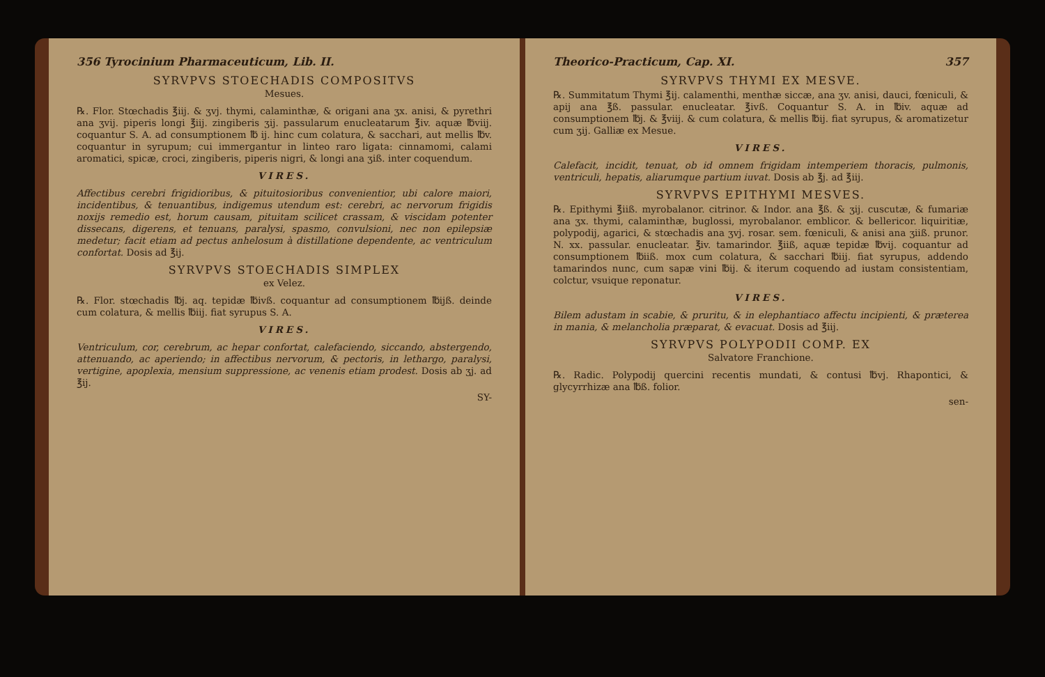356 Tyrocinium Pharmaceuticum, Lib. II.
SYRVPVS STOECHADIS COMPOSITVS
Mesues.
℞. Flor. Stœchadis ℥iij. & ʒvj. thymi, calaminthæ, & origani ana ʒx. anisi, & pyrethri ana ʒvij. piperis longi ℥iij. zingiberis ʒij. passularum enucleatarum ℥iv. aquæ ℔viij. coquantur S. A. ad consumptionem ℔ ij. hinc cum colatura, & sacchari, aut mellis ℔v. coquantur in syrupum; cui immergantur in linteo raro ligata: cinnamomi, calami aromatici, spicæ, croci, zingiberis, piperis nigri, & longi ana ʒiß. inter coquendum.
VIRES.
Affectibus cerebri frigidioribus, & pituitosioribus convenientior, ubi calore maiori, incidentibus, & tenuantibus, indigemus utendum est: cerebri, ac nervorum frigidis noxijs remedio est, horum causam, pituitam scilicet crassam, & viscidam potenter dissecans, digerens, et tenuans, paralysi, spasmo, convulsioni, nec non epilepsiæ medetur; facit etiam ad pectus anhelosum à distillatione dependente, ac ventriculum confortat. Dosis ad ℥ij.
SYRVPVS STOECHADIS SIMPLEX
ex Velez.
℞. Flor. stœchadis ℔j. aq. tepidæ ℔ivß. coquantur ad consumptionem ℔ijß. deinde cum colatura, & mellis ℔iij. fiat syrupus S. A.
VIRES.
Ventriculum, cor, cerebrum, ac hepar confortat, calefaciendo, siccando, abstergendo, attenuando, ac aperiendo; in affectibus nervorum, & pectoris, in lethargo, paralysi, vertigine, apoplexia, mensium suppressione, ac venenis etiam prodest. Dosis ab ʒj. ad ℥ij.
SY-
Theorico-Practicum, Cap. XI. 357
SYRVPVS THYMI EX MESVE.
℞. Summitatum Thymi ℥ij. calamenthi, menthæ siccæ, ana ʒv. anisi, dauci, fœniculi, & apij ana ℥ß. passular. enucleatar. ℥ivß. Coquantur S. A. in ℔iv. aquæ ad consumptionem ℔j. & ℥viij. & cum colatura, & mellis ℔ij. fiat syrupus, & aromatizetur cum ʒij. Galliæ ex Mesue.
VIRES.
Calefacit, incidit, tenuat, ob id omnem frigidam intemperiem thoracis, pulmonis, ventriculi, hepatis, aliarumque partium iuvat. Dosis ab ℥j. ad ℥iij.
SYRVPVS EPITHYMI MESVES.
℞. Epithymi ℥iiß. myrobalanor. citrinor. & Indor. ana ℥ß. & ʒij. cuscutæ, & fumariæ ana ʒx. thymi, calaminthæ, buglossi, myrobalanor. emblicor. & bellericor. liquiritiæ, polypodij, agarici, & stœchadis ana ʒvj. rosar. sem. fœniculi, & anisi ana ʒiiß. prunor. N. xx. passular. enucleatar. ℥iv. tamarindor. ℥iiß, aquæ tepidæ ℔vij. coquantur ad consumptionem ℔iiß. mox cum colatura, & sacchari ℔iij. fiat syrupus, addendo tamarindos nunc, cum sapæ vini ℔ij. & iterum coquendo ad iustam consistentiam, colctur, vsuique reponatur.
VIRES.
Bilem adustam in scabie, & pruritu, & in elephantiaco affectu incipienti, & præterea in mania, & melancholia præparat, & evacuat. Dosis ad ℥iij.
SYRVPVS POLYPODII COMP. EX
Salvatore Franchione.
℞. Radic. Polypodij quercini recentis mundati, & contusi ℔vj. Rhapontici, & glycyrrhizæ ana ℔ß. folior.
sen-